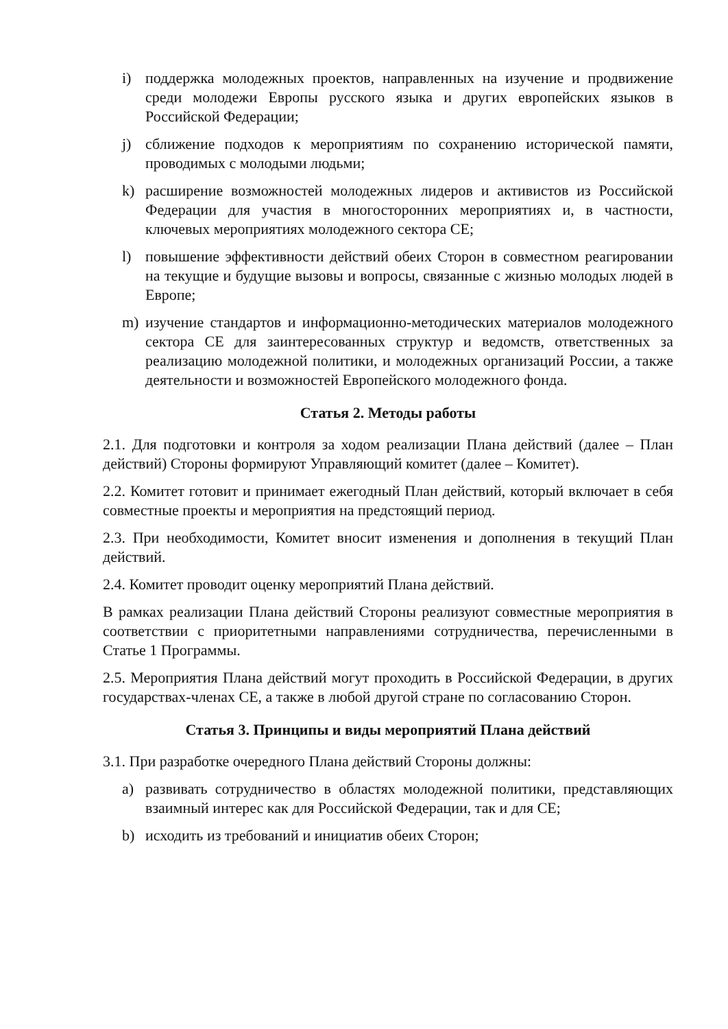i) поддержка молодежных проектов, направленных на изучение и продвижение среди молодежи Европы русского языка и других европейских языков в Российской Федерации;
j) сближение подходов к мероприятиям по сохранению исторической памяти, проводимых с молодыми людьми;
k) расширение возможностей молодежных лидеров и активистов из Российской Федерации для участия в многосторонних мероприятиях и, в частности, ключевых мероприятиях молодежного сектора СЕ;
l) повышение эффективности действий обеих Сторон в совместном реагировании на текущие и будущие вызовы и вопросы, связанные с жизнью молодых людей в Европе;
m) изучение стандартов и информационно-методических материалов молодежного сектора СЕ для заинтересованных структур и ведомств, ответственных за реализацию молодежной политики, и молодежных организаций России, а также деятельности и возможностей Европейского молодежного фонда.
Статья 2. Методы работы
2.1. Для подготовки и контроля за ходом реализации Плана действий (далее – План действий) Стороны формируют Управляющий комитет (далее – Комитет).
2.2. Комитет готовит и принимает ежегодный План действий, который включает в себя совместные проекты и мероприятия на предстоящий период.
2.3. При необходимости, Комитет вносит изменения и дополнения в текущий План действий.
2.4. Комитет проводит оценку мероприятий Плана действий.
В рамках реализации Плана действий Стороны реализуют совместные мероприятия в соответствии с приоритетными направлениями сотрудничества, перечисленными в Статье 1 Программы.
2.5. Мероприятия Плана действий могут проходить в Российской Федерации, в других государствах-членах СЕ, а также в любой другой стране по согласованию Сторон.
Статья 3. Принципы и виды мероприятий Плана действий
3.1. При разработке очередного Плана действий Стороны должны:
a) развивать сотрудничество в областях молодежной политики, представляющих взаимный интерес как для Российской Федерации, так и для СЕ;
b) исходить из требований и инициатив обеих Сторон;